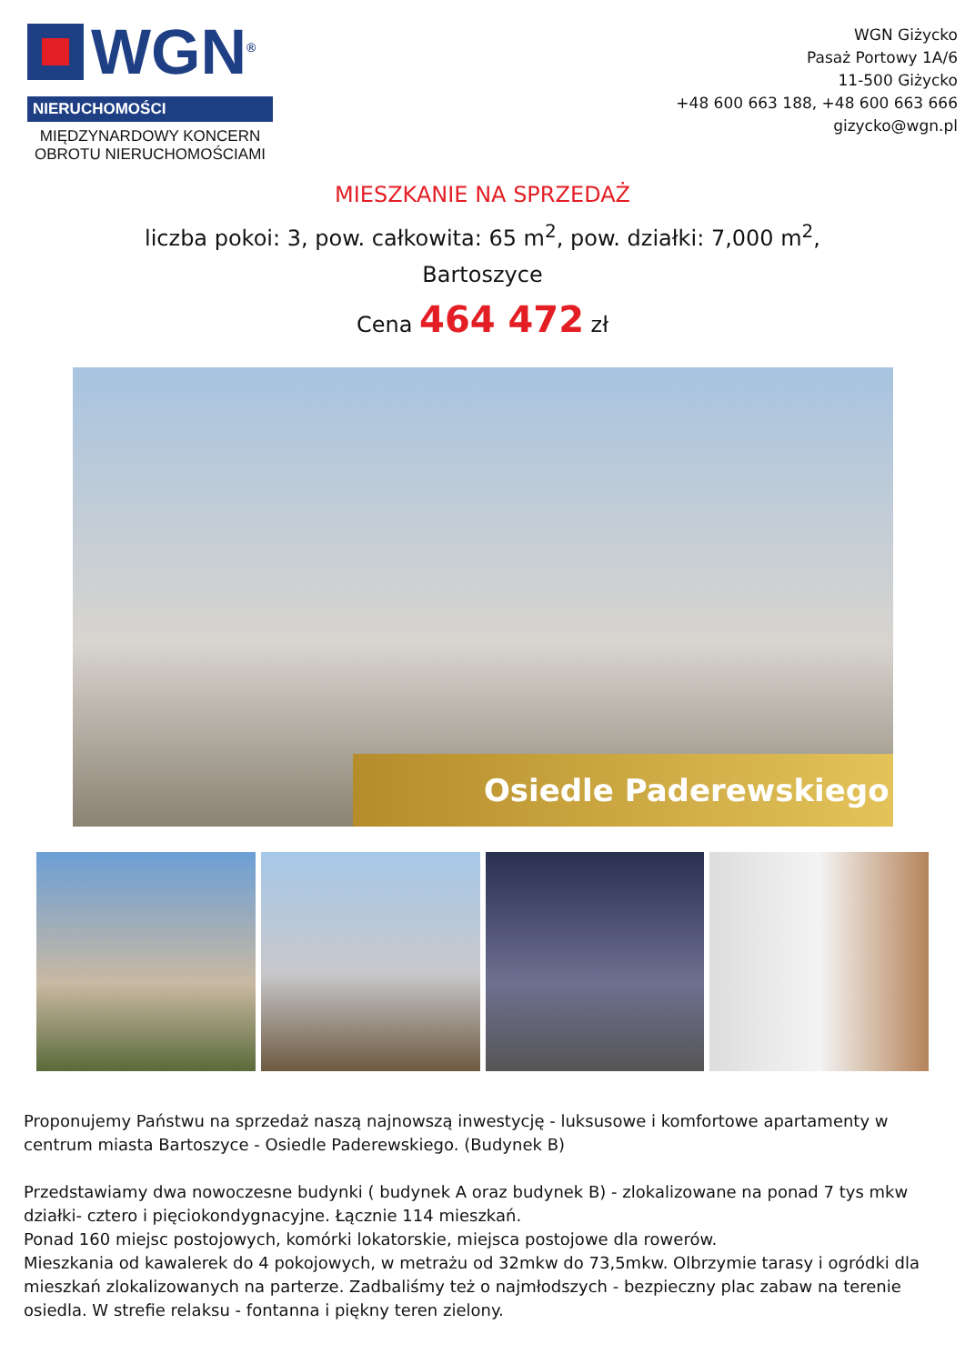WGN<sup>®</sup>
NIERUCHOMOŚCI
MIĘDZYNARDOWY KONCERN OBROTU NIERUCHOMOŚCIAMI
WGN Giżycko
Pasaż Portowy 1A/6
11-500 Giżycko
+48 600 663 188, +48 600 663 666
gizycko@wgn.pl
MIESZKANIE NA SPRZEDAŻ
liczba pokoi: 3, pow. całkowita: 65 m<sup>2</sup>, pow. działki: 7,000 m<sup>2</sup>,
Bartoszyce
Cena 464 472 zł
Osiedle Paderewskiego
Proponujemy Państwu na sprzedaż naszą najnowszą inwestycję - luksusowe i komfortowe apartamenty w centrum miasta Bartoszyce - Osiedle Paderewskiego. (Budynek B)
Przedstawiamy dwa nowoczesne budynki ( budynek A oraz budynek B) - zlokalizowane na ponad 7 tys mkw działki- cztero i pięciokondygnacyjne. Łącznie 114 mieszkań.
Ponad 160 miejsc postojowych, komórki lokatorskie, miejsca postojowe dla rowerów.
Mieszkania od kawalerek do 4 pokojowych, w metrażu od 32mkw do 73,5mkw. Olbrzymie tarasy i ogródki dla mieszkań zlokalizowanych na parterze. Zadbaliśmy też o najmłodszych - bezpieczny plac zabaw na terenie osiedla. W strefie relaksu - fontanna i piękny teren zielony.